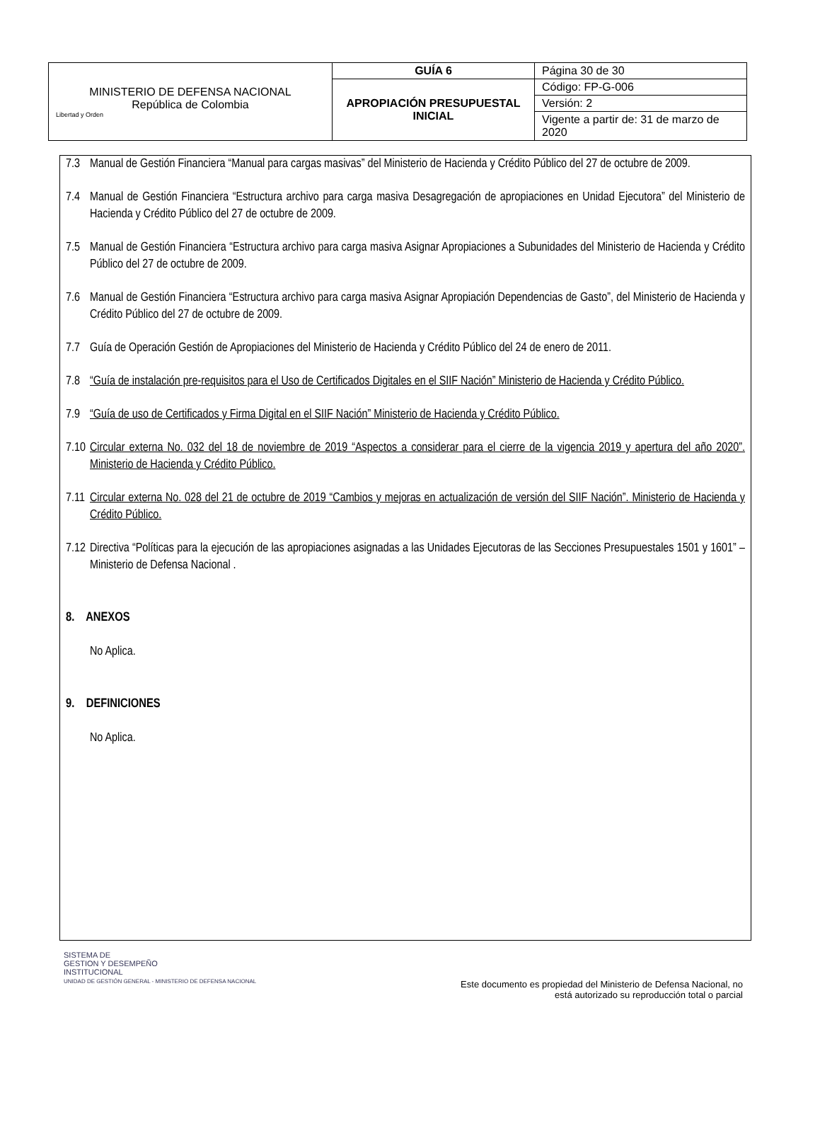| MINISTERIO DE DEFENSA NACIONAL República de Colombia Libertad y Orden | GUÍA 6 | Página 30 de 30 |
| | APROPIACIÓN PRESUPUESTAL INICIAL | Código: FP-G-006 |
| | | Versión: 2 |
| | | Vigente a partir de: 31 de marzo de 2020 |
7.3 Manual de Gestión Financiera “Manual para cargas masivas” del Ministerio de Hacienda y Crédito Público del 27 de octubre de 2009.
7.4 Manual de Gestión Financiera “Estructura archivo para carga masiva Desagregación de apropiaciones en Unidad Ejecutora” del Ministerio de Hacienda y Crédito Público del 27 de octubre de 2009.
7.5 Manual de Gestión Financiera “Estructura archivo para carga masiva Asignar Apropiaciones a Subunidades del Ministerio de Hacienda y Crédito Público del 27 de octubre de 2009.
7.6 Manual de Gestión Financiera “Estructura archivo para carga masiva Asignar Apropiación Dependencias de Gasto”, del Ministerio de Hacienda y Crédito Público del 27 de octubre de 2009.
7.7 Guía de Operación Gestión de Apropiaciones del Ministerio de Hacienda y Crédito Público del 24 de enero de 2011.
7.8 “Guía de instalación pre-requisitos para el Uso de Certificados Digitales en el SIIF Nación” Ministerio de Hacienda y Crédito Público.
7.9 “Guía de uso de Certificados y Firma Digital en el SIIF Nación” Ministerio de Hacienda y Crédito Público.
7.10 Circular externa No. 032 del 18 de noviembre de 2019 “Aspectos a considerar para el cierre de la vigencia 2019 y apertura del año 2020”. Ministerio de Hacienda y Crédito Público.
7.11 Circular externa No. 028 del 21 de octubre de 2019 “Cambios y mejoras en actualización de versión del SIIF Nación”. Ministerio de Hacienda y Crédito Público.
7.12 Directiva “Políticas para la ejecución de las apropiaciones asignadas a las Unidades Ejecutoras de las Secciones Presupuestales 1501 y 1601” – Ministerio de Defensa Nacional .
8. ANEXOS
No Aplica.
9. DEFINICIONES
No Aplica.
SISTEMA DE
GESTION Y DESEMPEÑO
INSTITUCIONAL
UNIDAD DE GESTIÓN GENERAL - MINISTERIO DE DEFENSA NACIONAL
Este documento es propiedad del Ministerio de Defensa Nacional, no
está autorizado su reproducción total o parcial